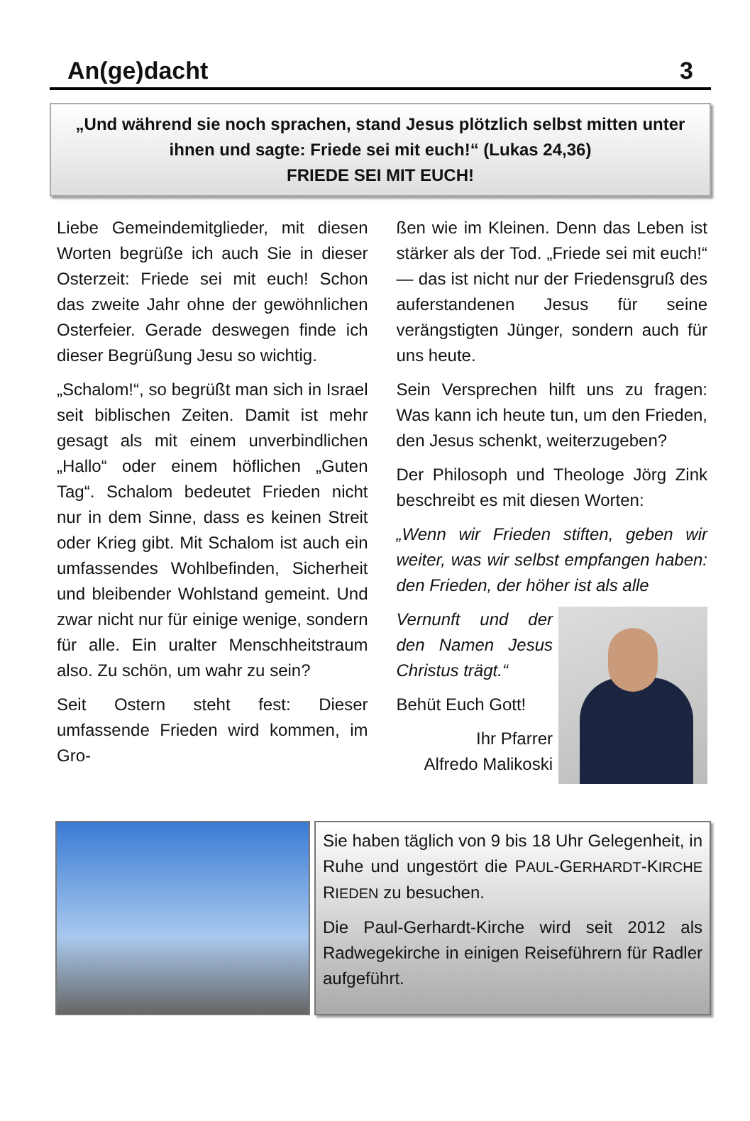An(ge)dacht 3
„Und während sie noch sprachen, stand Jesus plötzlich selbst mitten unter ihnen und sagte: Friede sei mit euch!“ (Lukas 24,36)
FRIEDE SEI MIT EUCH!
Liebe Gemeindemitglieder, mit diesen Worten begrüße ich auch Sie in dieser Osterzeit: Friede sei mit euch! Schon das zweite Jahr ohne der gewöhnlichen Osterfeier. Gerade deswegen finde ich dieser Begrüßung Jesu so wichtig.
„Schalom!“, so begrüßt man sich in Israel seit biblischen Zeiten. Damit ist mehr gesagt als mit einem unverbindlichen „Hallo“ oder einem höflichen „Guten Tag“. Schalom bedeutet Frieden nicht nur in dem Sinne, dass es keinen Streit oder Krieg gibt. Mit Schalom ist auch ein umfassendes Wohlbefinden, Sicherheit und bleibender Wohlstand gemeint. Und zwar nicht nur für einige wenige, sondern für alle. Ein uralter Menschheitstraum also. Zu schön, um wahr zu sein?
Seit Ostern steht fest: Dieser umfassende Frieden wird kommen, im Gro-
ßen wie im Kleinen. Denn das Leben ist stärker als der Tod. „Friede sei mit euch!“ — das ist nicht nur der Friedensgruß des auferstandenen Jesus für seine verängstigten Jünger, sondern auch für uns heute.
Sein Versprechen hilft uns zu fragen: Was kann ich heute tun, um den Frieden, den Jesus schenkt, weiterzugeben?
Der Philosoph und Theologe Jörg Zink beschreibt es mit diesen Worten:
„Wenn wir Frieden stiften, geben wir weiter, was wir selbst empfangen haben: den Frieden, der höher ist als alle
Vernunft und der den Namen Jesus Christus trägt.“
Behüt Euch Gott!
Ihr Pfarrer
Alfredo Malikoski
Sie haben täglich von 9 bis 18 Uhr Gelegenheit, in Ruhe und ungestört die PAUL-GERHARDT-KIRCHE RIEDEN zu besuchen.
Die Paul-Gerhardt-Kirche wird seit 2012 als Radwegekirche in einigen Reiseführern für Radler aufgeführt.